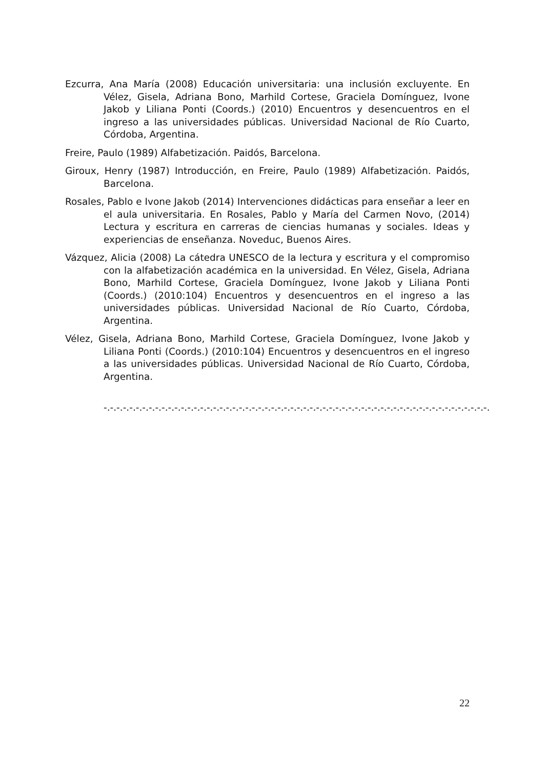Ezcurra, Ana María (2008) Educación universitaria: una inclusión excluyente. En Vélez, Gisela, Adriana Bono, Marhild Cortese, Graciela Domínguez, Ivone Jakob y Liliana Ponti (Coords.) (2010) Encuentros y desencuentros en el ingreso a las universidades públicas. Universidad Nacional de Río Cuarto, Córdoba, Argentina.
Freire, Paulo (1989) Alfabetización. Paidós, Barcelona.
Giroux, Henry (1987) Introducción, en Freire, Paulo (1989) Alfabetización. Paidós, Barcelona.
Rosales, Pablo e Ivone Jakob (2014) Intervenciones didácticas para enseñar a leer en el aula universitaria. En Rosales, Pablo y María del Carmen Novo, (2014) Lectura y escritura en carreras de ciencias humanas y sociales. Ideas y experiencias de enseñanza. Noveduc, Buenos Aires.
Vázquez, Alicia (2008) La cátedra UNESCO de la lectura y escritura y el compromiso con la alfabetización académica en la universidad. En Vélez, Gisela, Adriana Bono, Marhild Cortese, Graciela Domínguez, Ivone Jakob y Liliana Ponti (Coords.) (2010:104) Encuentros y desencuentros en el ingreso a las universidades públicas. Universidad Nacional de Río Cuarto, Córdoba, Argentina.
Vélez, Gisela, Adriana Bono, Marhild Cortese, Graciela Domínguez, Ivone Jakob y Liliana Ponti (Coords.) (2010:104) Encuentros y desencuentros en el ingreso a las universidades públicas. Universidad Nacional de Río Cuarto, Córdoba, Argentina.
-.-.-.-.-.-.-.-.-.-.-.-.-.-.-.-.-.-.-.-.-.-.-.-.-.-.-.-.-.-.-.-.-.-.-.-.-.-.-.-.-.-.-.-.-.-.-.-.-.-.-.-.-.-.-.-.-.-.-.-.
22